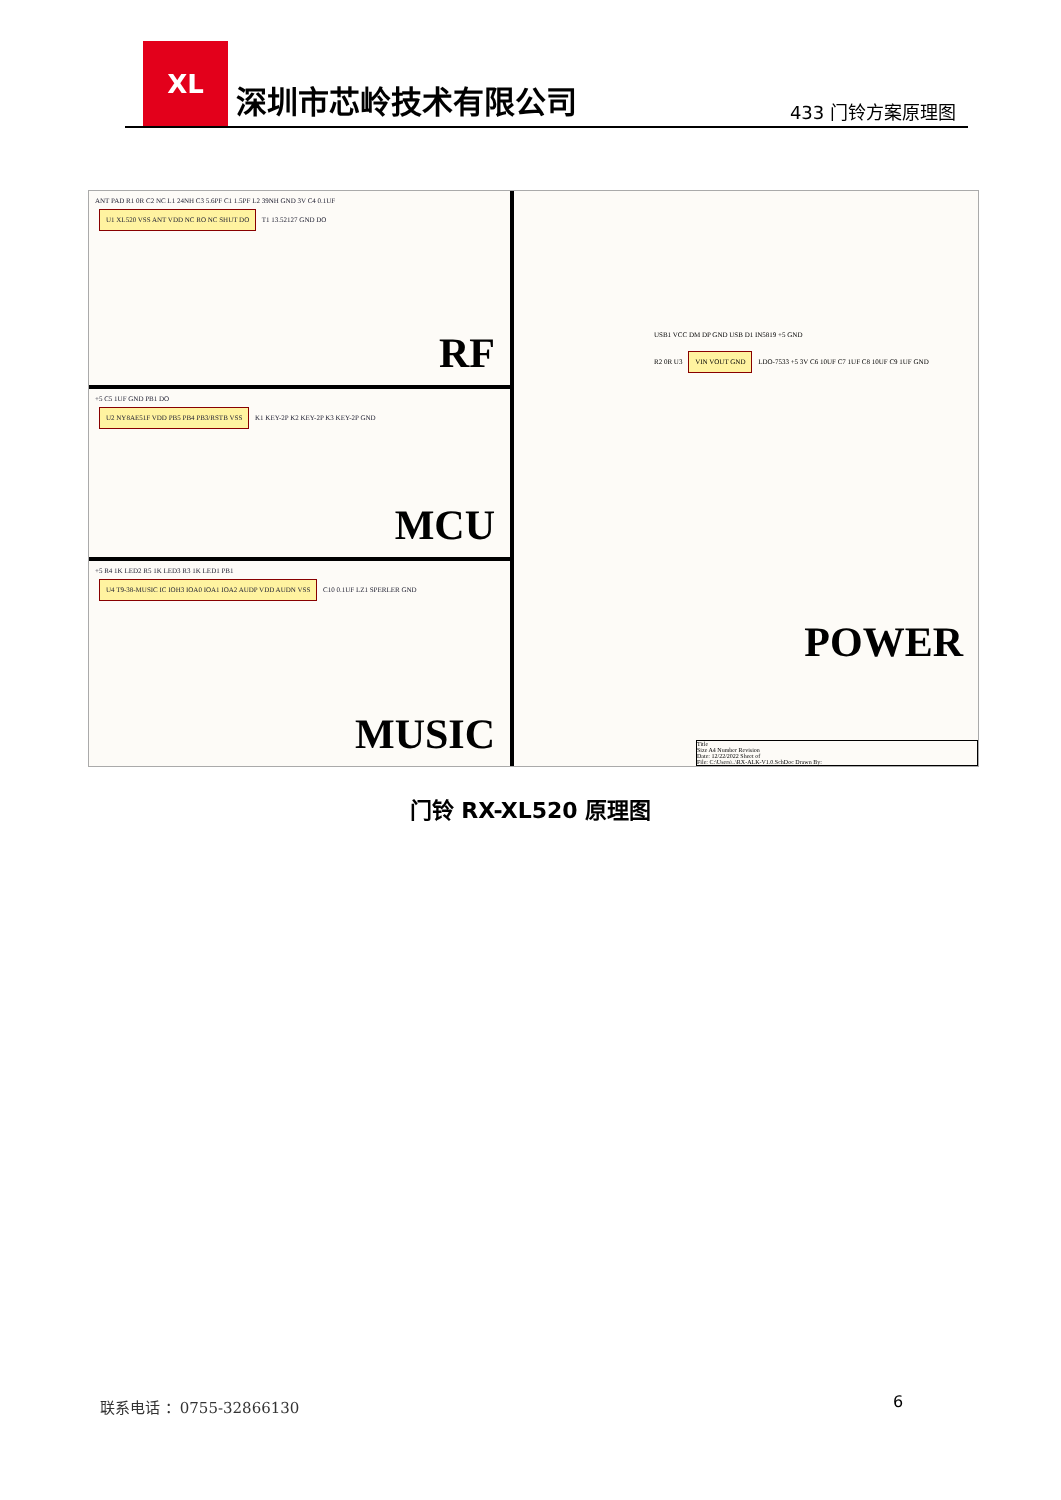XL
深圳市芯岭技术有限公司
433 门铃方案原理图
ANT PAD R1 0R C2 NC L1 24NH C3 5.6PF C1 1.5PF L2 39NH GND 3V C4 0.1UF
U1 XL520 VSS ANT VDD NC RO NC SHUT DO T1 13.52127 GND DO
RF
+5 C5 1UF GND PB1 DO
U2 NY8AE51F VDD PB5 PB4 PB3/RSTB VSS K1 KEY-2P K2 KEY-2P K3 KEY-2P GND
MCU
+5 R4 1K LED2 R5 1K LED3 R3 1K LED1 PB1
U4 T9-38-MUSIC IC IOH3 IOA0 IOA1 IOA2 AUDP VDD AUDN VSS C10 0.1UF LZ1 SPERLER GND
MUSIC
USB1 VCC DM DP GND USB D1 IN5819 +5 GND
R2 0R U3 VIN VOUT GND LDO-7533 +5 3V C6 10UF C7 1UF C8 10UF C9 1UF GND
POWER
Title
Size A4 Number Revision
Date: 12/22/2022 Sheet of
File: C:\Users\..\RX-ALK-V1.0.SchDoc Drawn By:
门铃 RX-XL520 原理图
联系电话 ：0755-32866130 6